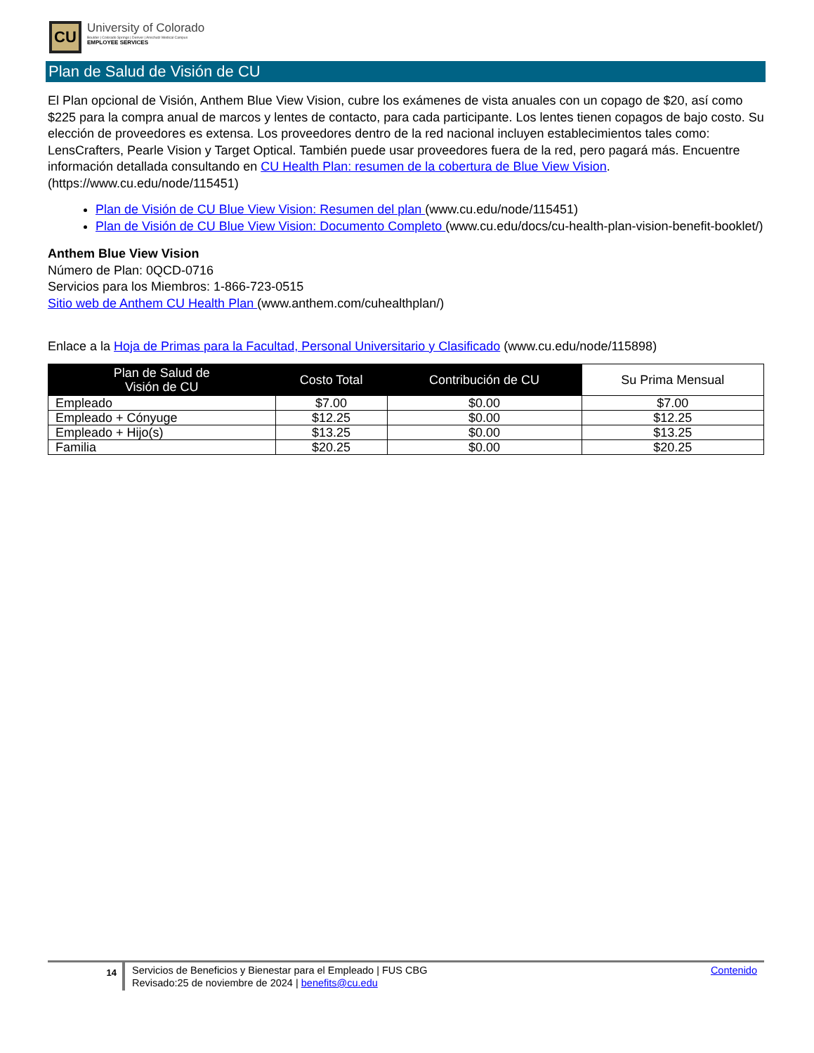CU
University of Colorado
Boulder | Colorado Springs | Denver | Anschutz Medical Campus
EMPLOYEE SERVICES
Plan de Salud de Visión de CU
El Plan opcional de Visión, Anthem Blue View Vision, cubre los exámenes de vista anuales con un copago de $20, así como $225 para la compra anual de marcos y lentes de contacto, para cada participante. Los lentes tienen copagos de bajo costo. Su elección de proveedores es extensa. Los proveedores dentro de la red nacional incluyen establecimientos tales como: LensCrafters, Pearle Vision y Target Optical. También puede usar proveedores fuera de la red, pero pagará más. Encuentre información detallada consultando en CU Health Plan: resumen de la cobertura de Blue View Vision. (https://www.cu.edu/node/115451)
Plan de Visión de CU Blue View Vision: Resumen del plan (www.cu.edu/node/115451)
Plan de Visión de CU Blue View Vision: Documento Completo (www.cu.edu/docs/cu-health-plan-vision-benefit-booklet/)
Anthem Blue View Vision
Número de Plan: 0QCD-0716
Servicios para los Miembros: 1-866-723-0515
Sitio web de Anthem CU Health Plan (www.anthem.com/cuhealthplan/)
Enlace a la Hoja de Primas para la Facultad, Personal Universitario y Clasificado (www.cu.edu/node/115898)
| Plan de Salud de Visión de CU | Costo Total | Contribución de CU | Su Prima Mensual |
| --- | --- | --- | --- |
| Empleado | $7.00 | $0.00 | $7.00 |
| Empleado + Cónyuge | $12.25 | $0.00 | $12.25 |
| Empleado + Hijo(s) | $13.25 | $0.00 | $13.25 |
| Familia | $20.25 | $0.00 | $20.25 |
14
Servicios de Beneficios y Bienestar para el Empleado | FUS CBG
Revisado:25 de noviembre de 2024 | benefits@cu.edu
Contenido